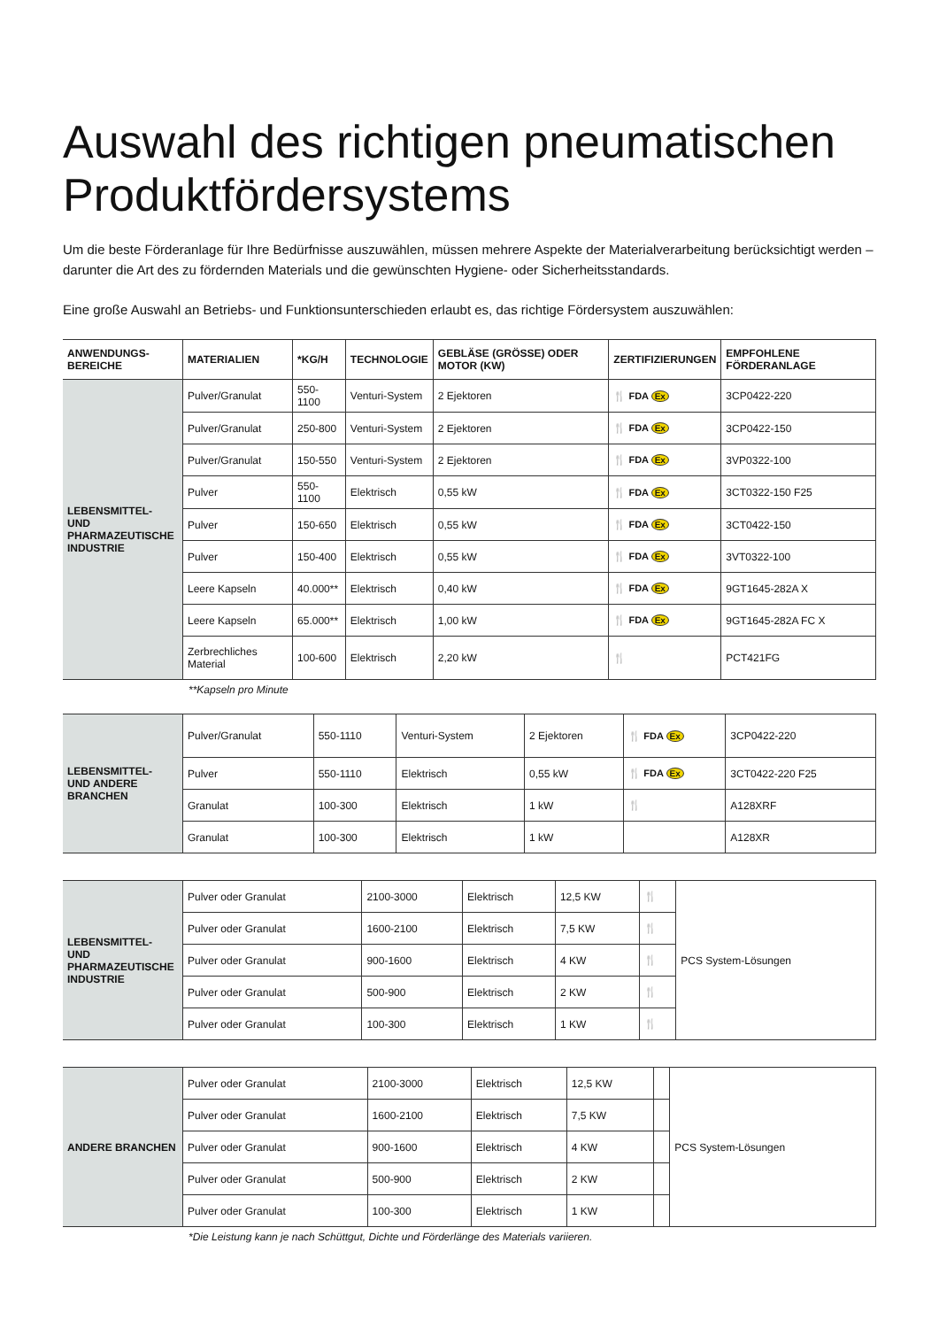Auswahl des richtigen pneumatischen Produktfördersystems
Um die beste Förderanlage für Ihre Bedürfnisse auszuwählen, müssen mehrere Aspekte der Materialverarbeitung berücksichtigt werden – darunter die Art des zu fördernden Materials und die gewünschten Hygiene- oder Sicherheitsstandards.
Eine große Auswahl an Betriebs- und Funktionsunterschieden erlaubt es, das richtige Fördersystem auszuwählen:
| ANWENDUNGS-BEREICHE | MATERIALIEN | *KG/H | TECHNOLOGIE | GEBLÄSE (GRÖSSE) ODER MOTOR (KW) | ZERTIFIZIERUNGEN | EMPFOHLENE FÖRDERANLAGE |
| --- | --- | --- | --- | --- | --- | --- |
| LEBENSMITTEL- UND PHARMAZEUTISCHE INDUSTRIE | Pulver/Granulat | 550-1100 | Venturi-System | 2 Ejektoren | 🍴 FDA Ex | 3CP0422-220 |
| | Pulver/Granulat | 250-800 | Venturi-System | 2 Ejektoren | 🍴 FDA Ex | 3CP0422-150 |
| | Pulver/Granulat | 150-550 | Venturi-System | 2 Ejektoren | 🍴 FDA Ex | 3VP0322-100 |
| | Pulver | 550-1100 | Elektrisch | 0,55 kW | 🍴 FDA Ex | 3CT0322-150 F25 |
| | Pulver | 150-650 | Elektrisch | 0,55 kW | 🍴 FDA Ex | 3CT0422-150 |
| | Pulver | 150-400 | Elektrisch | 0,55 kW | 🍴 FDA Ex | 3VT0322-100 |
| | Leere Kapseln | 40.000** | Elektrisch | 0,40 kW | 🍴 FDA Ex | 9GT1645-282A X |
| | Leere Kapseln | 65.000** | Elektrisch | 1,00 kW | 🍴 FDA Ex | 9GT1645-282A FC X |
| | Zerbrechliches Material | 100-600 | Elektrisch | 2,20 kW | 🍴 | PCT421FG |
**Kapseln pro Minute
| LEBENSMITTEL- UND ANDERE BRANCHEN | Pulver/Granulat | 550-1110 | Venturi-System | 2 Ejektoren | 🍴 FDA Ex | 3CP0422-220 |
| | Pulver | 550-1110 | Elektrisch | 0,55 kW | 🍴 FDA Ex | 3CT0422-220 F25 |
| | Granulat | 100-300 | Elektrisch | 1 kW | 🍴 | A128XRF |
| | Granulat | 100-300 | Elektrisch | 1 kW | | A128XR |
| LEBENSMITTEL- UND PHARMAZEUTISCHE INDUSTRIE | Pulver oder Granulat | 2100-3000 | Elektrisch | 12,5 KW | 🍴 | PCS System-Lösungen |
| | Pulver oder Granulat | 1600-2100 | Elektrisch | 7,5 KW | 🍴 | |
| | Pulver oder Granulat | 900-1600 | Elektrisch | 4 KW | 🍴 | |
| | Pulver oder Granulat | 500-900 | Elektrisch | 2 KW | 🍴 | |
| | Pulver oder Granulat | 100-300 | Elektrisch | 1 KW | 🍴 | |
| ANDERE BRANCHEN | Pulver oder Granulat | 2100-3000 | Elektrisch | 12,5 KW | | PCS System-Lösungen |
| | Pulver oder Granulat | 1600-2100 | Elektrisch | 7,5 KW | | |
| | Pulver oder Granulat | 900-1600 | Elektrisch | 4 KW | | |
| | Pulver oder Granulat | 500-900 | Elektrisch | 2 KW | | |
| | Pulver oder Granulat | 100-300 | Elektrisch | 1 KW | | |
*Die Leistung kann je nach Schüttgut, Dichte und Förderlänge des Materials variieren.